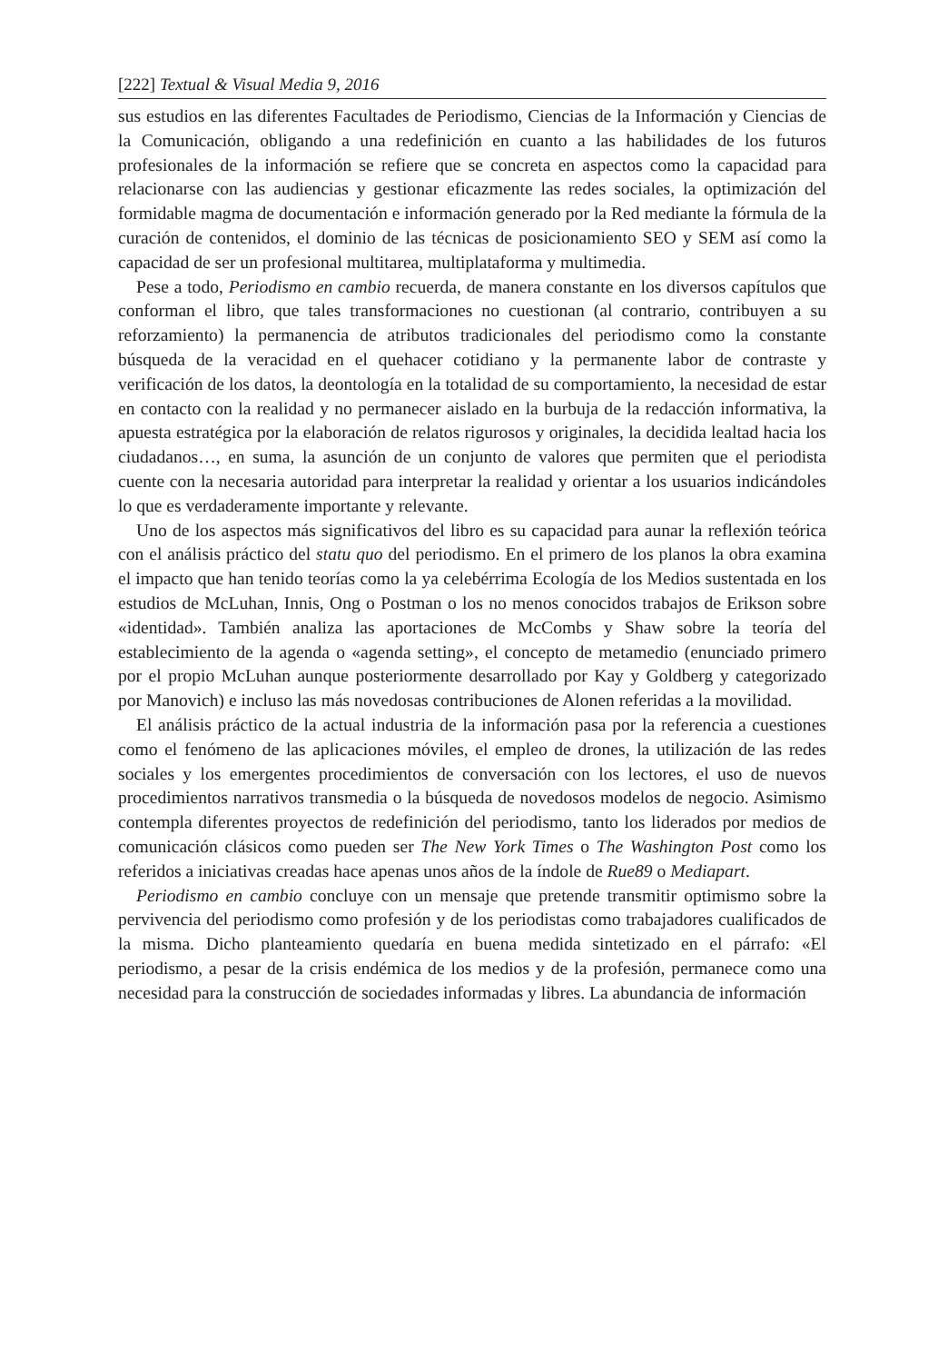[222] Textual & Visual Media 9, 2016
sus estudios en las diferentes Facultades de Periodismo, Ciencias de la Información y Ciencias de la Comunicación, obligando a una redefinición en cuanto a las habilidades de los futuros profesionales de la información se refiere que se concreta en aspectos como la capacidad para relacionarse con las audiencias y gestionar eficazmente las redes sociales, la optimización del formidable magma de documentación e información generado por la Red mediante la fórmula de la curación de contenidos, el dominio de las técnicas de posicionamiento SEO y SEM así como la capacidad de ser un profesional multitarea, multiplataforma y multimedia.
Pese a todo, Periodismo en cambio recuerda, de manera constante en los diversos capítulos que conforman el libro, que tales transformaciones no cuestionan (al contrario, contribuyen a su reforzamiento) la permanencia de atributos tradicionales del periodismo como la constante búsqueda de la veracidad en el quehacer cotidiano y la permanente labor de contraste y verificación de los datos, la deontología en la totalidad de su comportamiento, la necesidad de estar en contacto con la realidad y no permanecer aislado en la burbuja de la redacción informativa, la apuesta estratégica por la elaboración de relatos rigurosos y originales, la decidida lealtad hacia los ciudadanos…, en suma, la asunción de un conjunto de valores que permiten que el periodista cuente con la necesaria autoridad para interpretar la realidad y orientar a los usuarios indicándoles lo que es verdaderamente importante y relevante.
Uno de los aspectos más significativos del libro es su capacidad para aunar la reflexión teórica con el análisis práctico del statu quo del periodismo. En el primero de los planos la obra examina el impacto que han tenido teorías como la ya celebérrima Ecología de los Medios sustentada en los estudios de McLuhan, Innis, Ong o Postman o los no menos conocidos trabajos de Erikson sobre «identidad». También analiza las aportaciones de McCombs y Shaw sobre la teoría del establecimiento de la agenda o «agenda setting», el concepto de metamedio (enunciado primero por el propio McLuhan aunque posteriormente desarrollado por Kay y Goldberg y categorizado por Manovich) e incluso las más novedosas contribuciones de Alonen referidas a la movilidad.
El análisis práctico de la actual industria de la información pasa por la referencia a cuestiones como el fenómeno de las aplicaciones móviles, el empleo de drones, la utilización de las redes sociales y los emergentes procedimientos de conversación con los lectores, el uso de nuevos procedimientos narrativos transmedia o la búsqueda de novedosos modelos de negocio. Asimismo contempla diferentes proyectos de redefinición del periodismo, tanto los liderados por medios de comunicación clásicos como pueden ser The New York Times o The Washington Post como los referidos a iniciativas creadas hace apenas unos años de la índole de Rue89 o Mediapart.
Periodismo en cambio concluye con un mensaje que pretende transmitir optimismo sobre la pervivencia del periodismo como profesión y de los periodistas como trabajadores cualificados de la misma. Dicho planteamiento quedaría en buena medida sintetizado en el párrafo: «El periodismo, a pesar de la crisis endémica de los medios y de la profesión, permanece como una necesidad para la construcción de sociedades informadas y libres. La abundancia de información